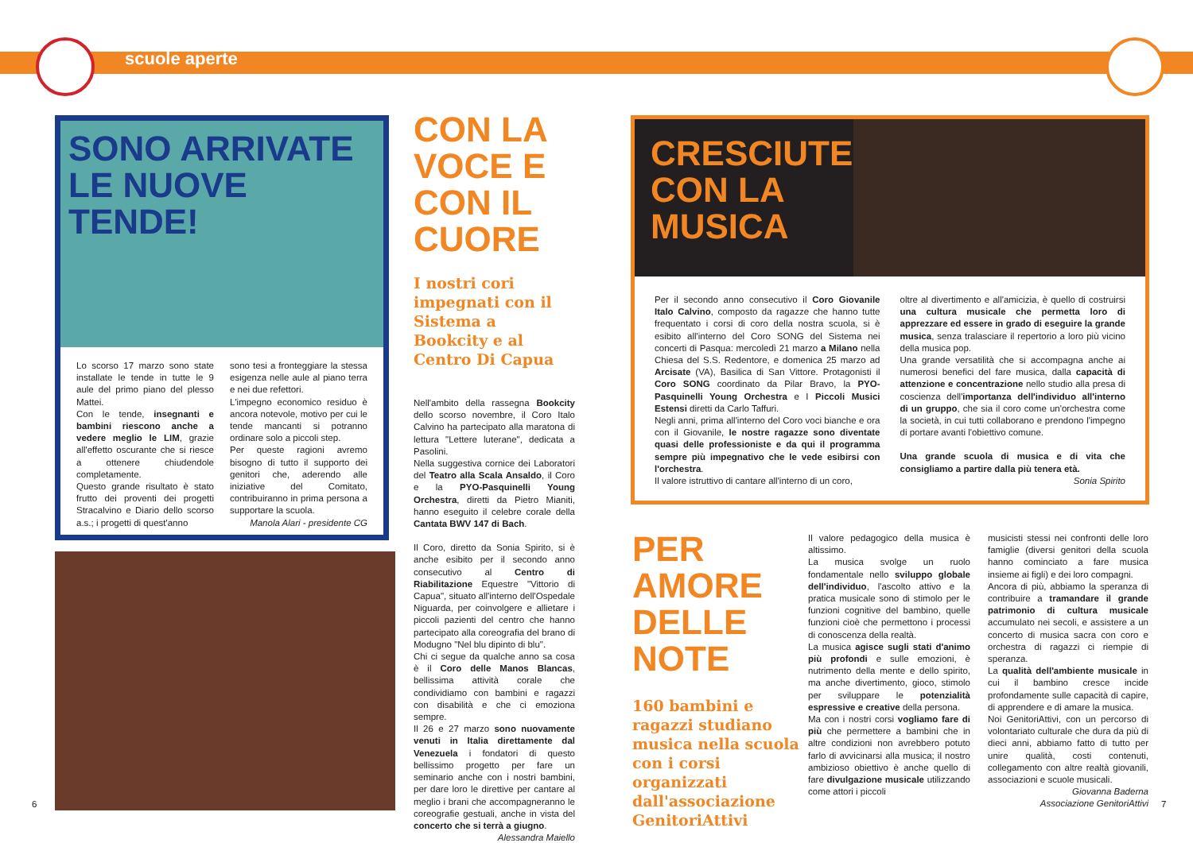scuole aperte
SONO ARRIVATE LE NUOVE TENDE!
Lo scorso 17 marzo sono state installate le tende in tutte le 9 aule del primo piano del plesso Mattei.
Con le tende, insegnanti e bambini riescono anche a vedere meglio le LIM, grazie all'effetto oscurante che si riesce a ottenere chiudendole completamente.
Questo grande risultato è stato frutto dei proventi dei progetti Stracalvino e Diario dello scorso a.s.; i progetti di quest'anno
sono tesi a fronteggiare la stessa esigenza nelle aule al piano terra e nei due refettori.
L'impegno economico residuo è ancora notevole, motivo per cui le tende mancanti si potranno ordinare solo a piccoli step.
Per queste ragioni avremo bisogno di tutto il supporto dei genitori che, aderendo alle iniziative del Comitato, contribuiranno in prima persona a supportare la scuola.
Manola Alari - presidente CG
6
CON LA VOCE E CON IL CUORE
I nostri cori impegnati con il Sistema a Bookcity e al Centro Di Capua
Nell'ambito della rassegna Bookcity dello scorso novembre, il Coro Italo Calvino ha partecipato alla maratona di lettura "Lettere luterane", dedicata a Pasolini.
Nella suggestiva cornice dei Laboratori del Teatro alla Scala Ansaldo, il Coro e la PYO-Pasquinelli Young Orchestra, diretti da Pietro Mianiti, hanno eseguito il celebre corale della Cantata BWV 147 di Bach.
Il Coro, diretto da Sonia Spirito, si è anche esibito per il secondo anno consecutivo al Centro di Riabilitazione Equestre "Vittorio di Capua", situato all'interno dell'Ospedale Niguarda, per coinvolgere e allietare i piccoli pazienti del centro che hanno partecipato alla coreografia del brano di Modugno "Nel blu dipinto di blu".
Chi ci segue da qualche anno sa cosa è il Coro delle Manos Blancas, bellissima attività corale che condividiamo con bambini e ragazzi con disabilità e che ci emoziona sempre.
Il 26 e 27 marzo sono nuovamente venuti in Italia direttamente dal Venezuela i fondatori di questo bellissimo progetto per fare un seminario anche con i nostri bambini, per dare loro le direttive per cantare al meglio i brani che accompagneranno le coreografie gestuali, anche in vista del concerto che si terrà a giugno.
Alessandra Maiello
CRESCIUTE CON LA MUSICA
Per il secondo anno consecutivo il Coro Giovanile Italo Calvino, composto da ragazze che hanno tutte frequentato i corsi di coro della nostra scuola, si è esibito all'interno del Coro SONG del Sistema nei concerti di Pasqua: mercoledì 21 marzo a Milano nella Chiesa del S.S. Redentore, e domenica 25 marzo ad Arcisate (VA), Basilica di San Vittore. Protagonisti il Coro SONG coordinato da Pilar Bravo, la PYO-Pasquinelli Young Orchestra e I Piccoli Musici Estensi diretti da Carlo Taffuri.
Negli anni, prima all'interno del Coro voci bianche e ora con il Giovanile, le nostre ragazze sono diventate quasi delle professioniste e da qui il programma sempre più impegnativo che le vede esibirsi con l'orchestra.
Il valore istruttivo di cantare all'interno di un coro,
oltre al divertimento e all'amicizia, è quello di costruirsi una cultura musicale che permetta loro di apprezzare ed essere in grado di eseguire la grande musica, senza tralasciare il repertorio a loro più vicino della musica pop.
Una grande versatilità che si accompagna anche ai numerosi benefici del fare musica, dalla capacità di attenzione e concentrazione nello studio alla presa di coscienza dell'importanza dell'individuo all'interno di un gruppo, che sia il coro come un'orchestra come la società, in cui tutti collaborano e prendono l'impegno di portare avanti l'obiettivo comune.
Una grande scuola di musica e di vita che consigliamo a partire dalla più tenera età.
Sonia Spirito
PER AMORE DELLE NOTE
160 bambini e ragazzi studiano musica nella scuola con i corsi organizzati dall'associazione GenitoriAttivi
Il valore pedagogico della musica è altissimo.
La musica svolge un ruolo fondamentale nello sviluppo globale dell'individuo, l'ascolto attivo e la pratica musicale sono di stimolo per le funzioni cognitive del bambino, quelle funzioni cioè che permettono i processi di conoscenza della realtà.
La musica agisce sugli stati d'animo più profondi e sulle emozioni, è nutrimento della mente e dello spirito, ma anche divertimento, gioco, stimolo per sviluppare le potenzialità espressive e creative della persona.
Ma con i nostri corsi vogliamo fare di più che permettere a bambini che in altre condizioni non avrebbero potuto farlo di avvicinarsi alla musica; il nostro ambizioso obiettivo è anche quello di fare divulgazione musicale utilizzando come attori i piccoli
musicisti stessi nei confronti delle loro famiglie (diversi genitori della scuola hanno cominciato a fare musica insieme ai figli) e dei loro compagni.
Ancora di più, abbiamo la speranza di contribuire a tramandare il grande patrimonio di cultura musicale accumulato nei secoli, e assistere a un concerto di musica sacra con coro e orchestra di ragazzi ci riempie di speranza.
La qualità dell'ambiente musicale in cui il bambino cresce incide profondamente sulle capacità di capire, di apprendere e di amare la musica.
Noi GenitoriAttivi, con un percorso di volontariato culturale che dura da più di dieci anni, abbiamo fatto di tutto per unire qualità, costi contenuti, collegamento con altre realtà giovanili, associazioni e scuole musicali.
Giovanna Baderna
Associazione GenitoriAttivi
7